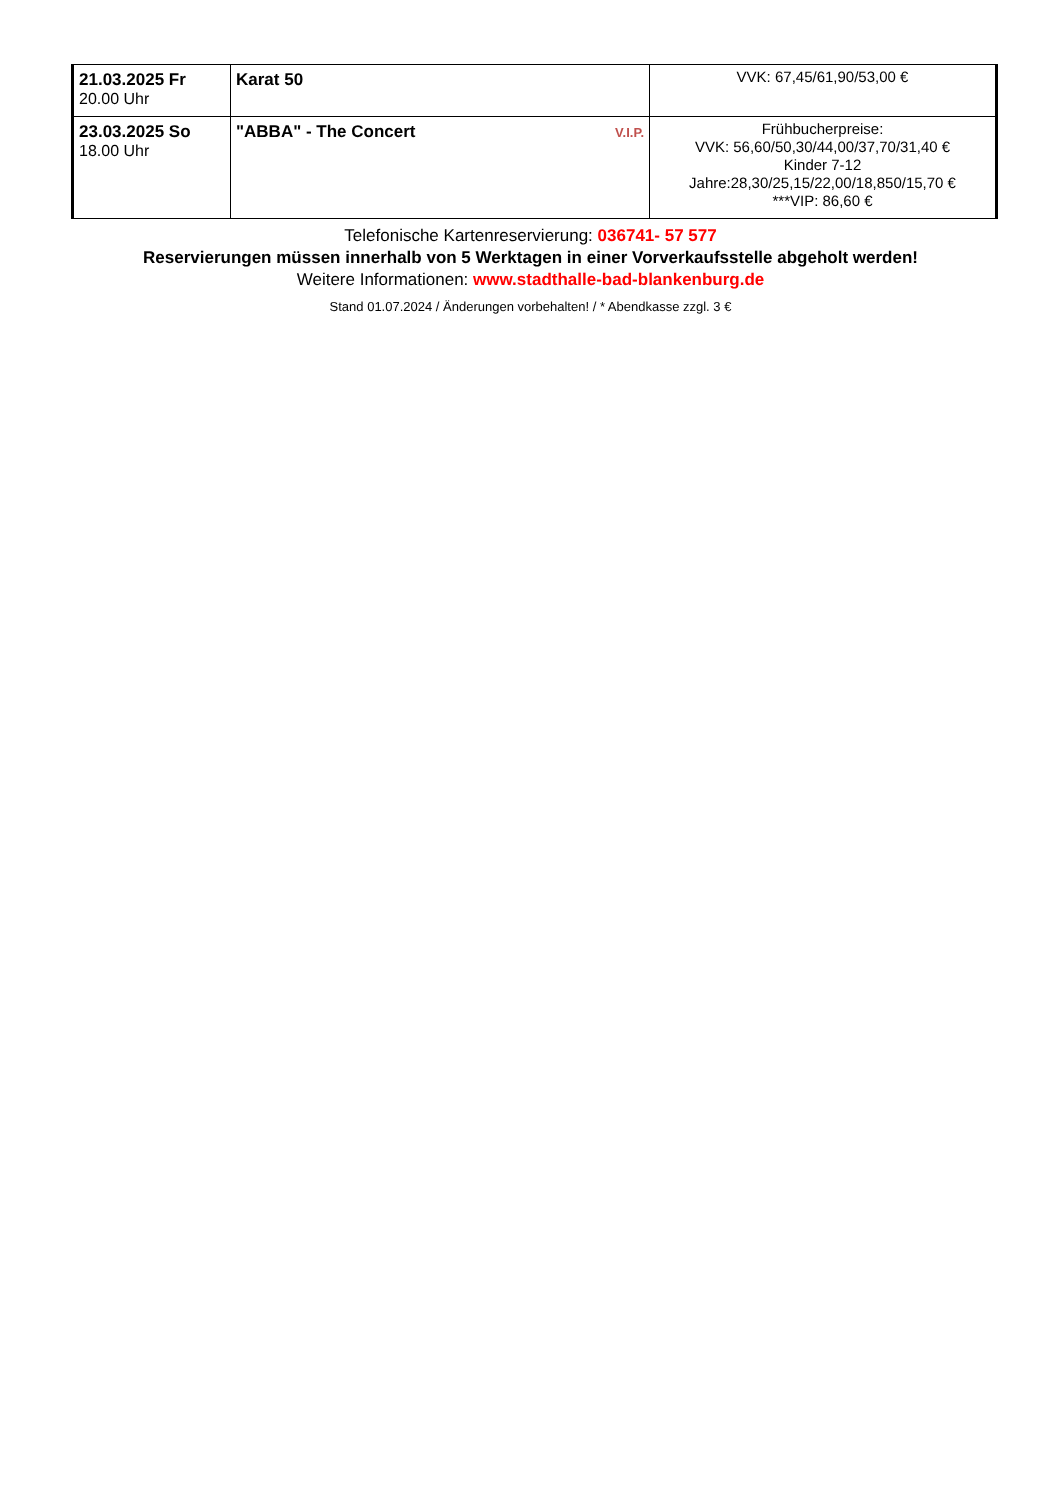| 21.03.2025 Fr 20.00 Uhr | Karat 50 | VVK: 67,45/61,90/53,00 € |
| 23.03.2025 So 18.00 Uhr | V.I.P. "ABBA" - The Concert | Frühbucherpreise: VVK: 56,60/50,30/44,00/37,70/31,40 € Kinder 7-12 Jahre:28,30/25,15/22,00/18,850/15,70 € ***VIP: 86,60 € |
Telefonische Kartenreservierung: 036741- 57 577
Reservierungen müssen innerhalb von 5 Werktagen in einer Vorverkaufsstelle abgeholt werden!
Weitere Informationen: www.stadthalle-bad-blankenburg.de
Stand 01.07.2024 / Änderungen vorbehalten! / * Abendkasse zzgl. 3 €